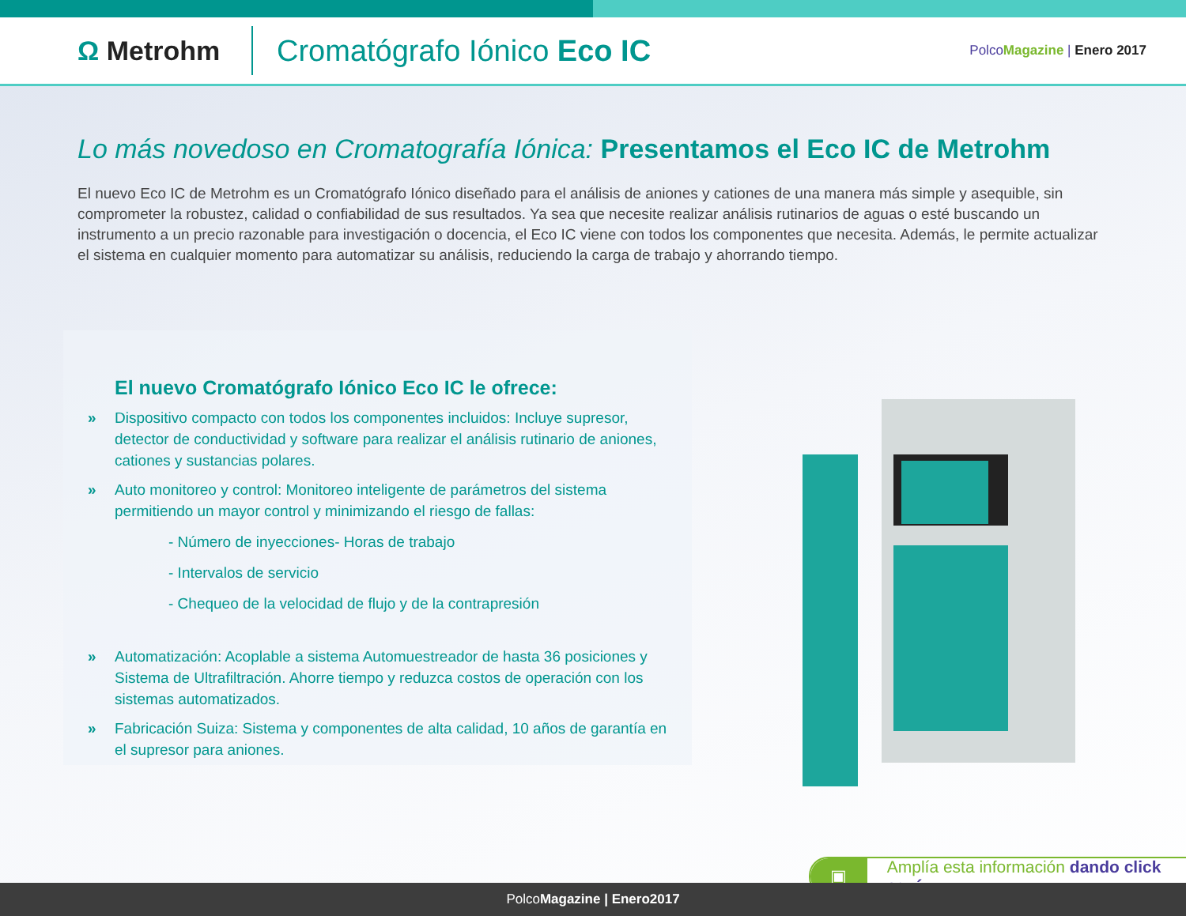Ω Metrohm
Cromatógrafo Iónico Eco IC
PolcoMagazine | Enero 2017
Lo más novedoso en Cromatografía Iónica: Presentamos el Eco IC de Metrohm
El nuevo Eco IC de Metrohm es un Cromatógrafo Iónico diseñado para el análisis de aniones y cationes de una manera más simple y asequible, sin comprometer la robustez, calidad o confiabilidad de sus resultados. Ya sea que necesite realizar análisis rutinarios de aguas o esté buscando un instrumento a un precio razonable para investigación o docencia, el Eco IC viene con todos los componentes que necesita. Además, le permite actualizar el sistema en cualquier momento para automatizar su análisis, reduciendo la carga de trabajo y ahorrando tiempo.
El nuevo Cromatógrafo Iónico Eco IC le ofrece:
» Dispositivo compacto con todos los componentes incluidos: Incluye supresor, detector de conductividad y software para realizar el análisis rutinario de aniones, cationes y sustancias polares.
» Auto monitoreo y control: Monitoreo inteligente de parámetros del sistema permitiendo un mayor control y minimizando el riesgo de fallas:
- Número de inyecciones- Horas de trabajo
- Intervalos de servicio
- Chequeo de la velocidad de flujo y de la contrapresión
» Automatización: Acoplable a sistema Automuestreador de hasta 36 posiciones y Sistema de Ultrafiltración. Ahorre tiempo y reduzca costos de operación con los sistemas automatizados.
» Fabricación Suiza: Sistema y componentes de alta calidad, 10 años de garantía en el supresor para aniones.
▣
Amplía esta información dando click aquí
PolcoMagazine | Enero2017